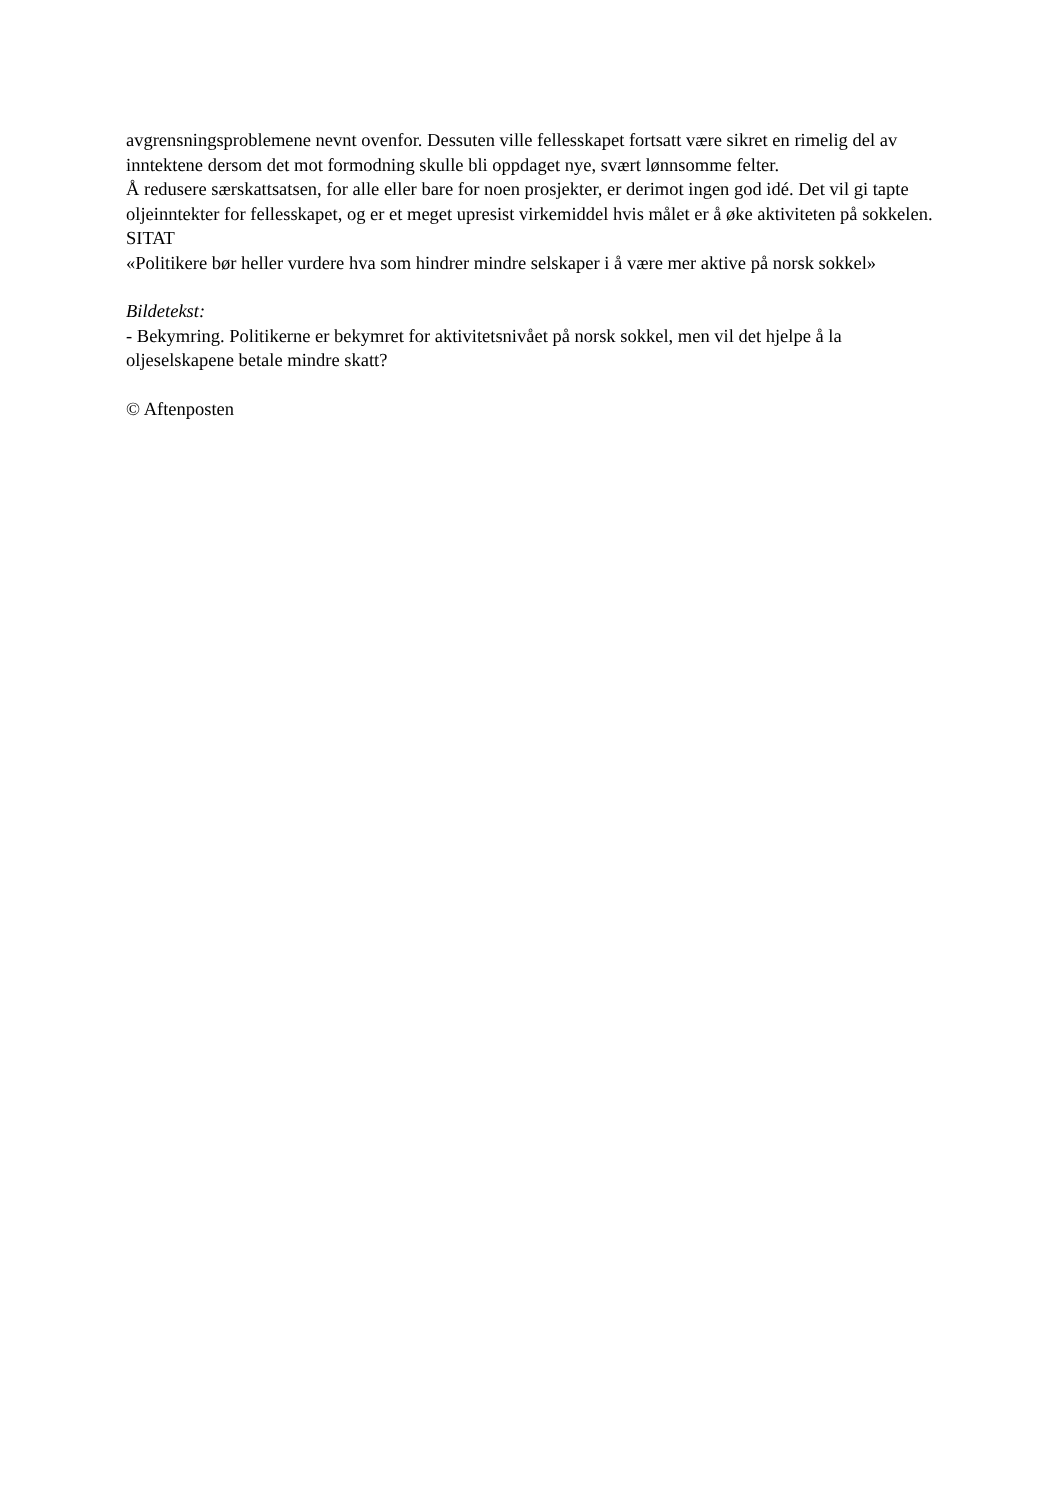avgrensningsproblemene nevnt ovenfor. Dessuten ville fellesskapet fortsatt være sikret en rimelig del av inntektene dersom det mot formodning skulle bli oppdaget nye, svært lønnsomme felter.
Å redusere særskattsatsen, for alle eller bare for noen prosjekter, er derimot ingen god idé. Det vil gi tapte oljeinntekter for fellesskapet, og er et meget upresist virkemiddel hvis målet er å øke aktiviteten på sokkelen.
SITAT
«Politikere bør heller vurdere hva som hindrer mindre selskaper i å være mer aktive på norsk sokkel»
Bildetekst:
- Bekymring. Politikerne er bekymret for aktivitetsnivået på norsk sokkel, men vil det hjelpe å la oljeselskapene betale mindre skatt?
© Aftenposten